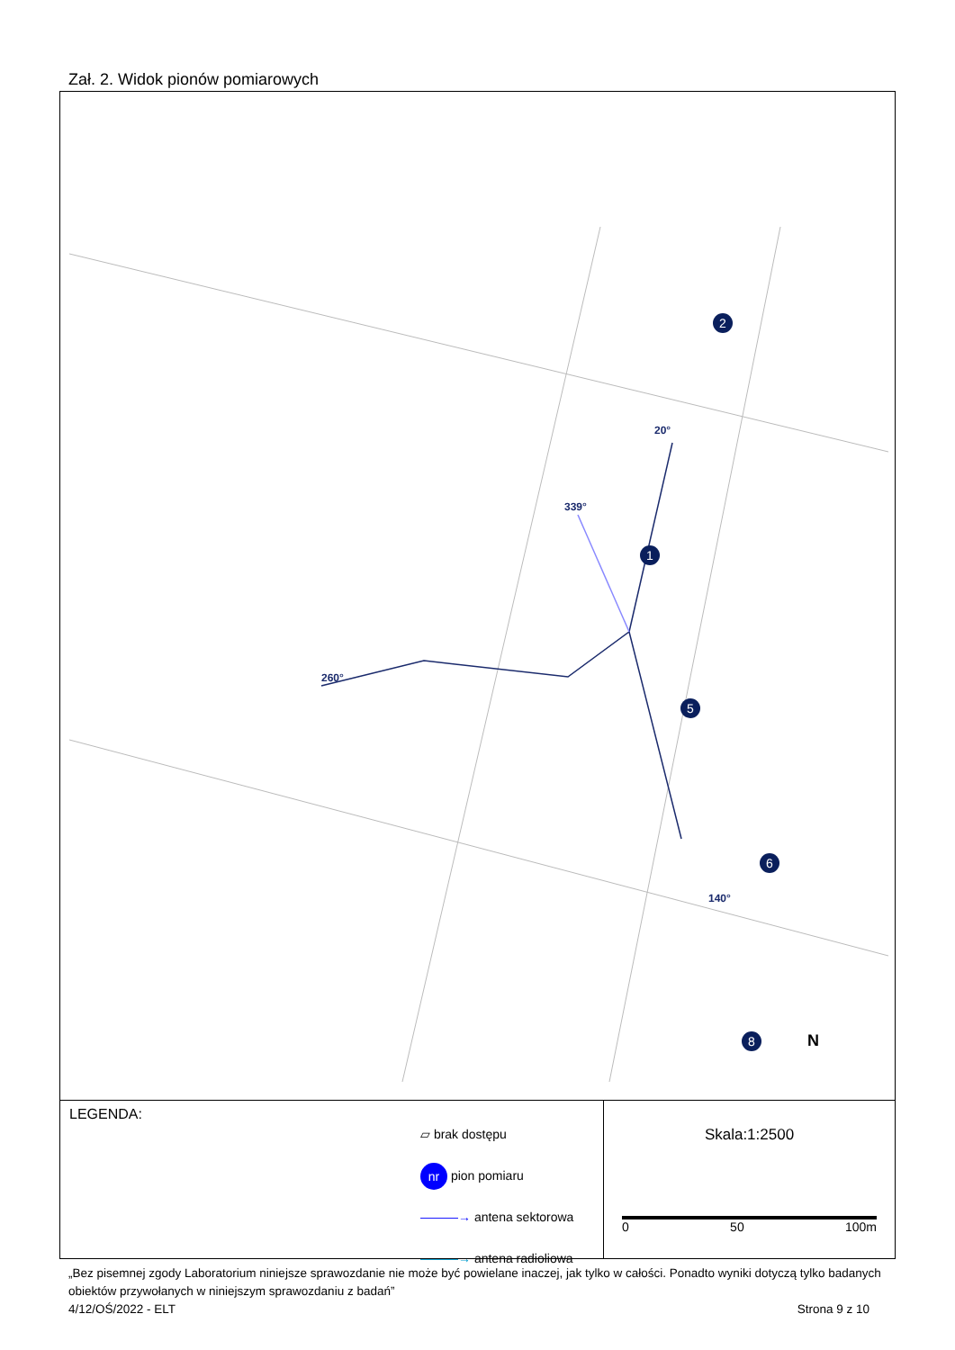Zał. 2. Widok pionów pomiarowych
140°
20°
339°
260°
1
2
5
6
8
N
LEGENDA:
▱ brak dostępu
nr pion pomiaru
———→ antena sektorowa
———→ antena radioliowa
Skala:1:2500
0 50 100m
„Bez pisemnej zgody Laboratorium niniejsze sprawozdanie nie może być powielane inaczej, jak tylko w całości. Ponadto wyniki dotyczą tylko badanych obiektów przywołanych w niniejszym sprawozdaniu z badań”
4/12/OŚ/2022 - ELT Strona 9 z 10